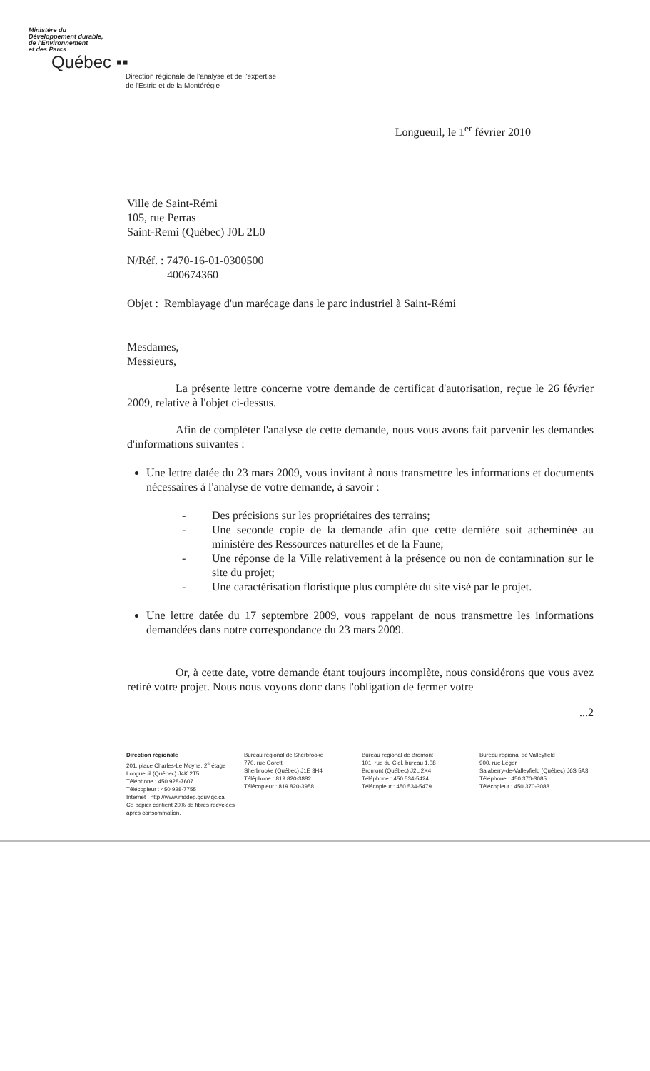Ministère du
Développement durable,
de l'Environnement
et des Parcs
Québec ▪▪
Direction régionale de l'analyse et de l'expertise
de l'Estrie et de la Montérégie
Longueuil, le 1<sup>er</sup> février 2010
Ville de Saint-Rémi
105, rue Perras
Saint-Remi (Québec) J0L 2L0
N/Réf. : 7470-16-01-0300500
400674360
Objet : Remblayage d'un marécage dans le parc industriel à Saint-Rémi
Mesdames,
Messieurs,
La présente lettre concerne votre demande de certificat d'autorisation, reçue le 26 février 2009, relative à l'objet ci-dessus.
Afin de compléter l'analyse de cette demande, nous vous avons fait parvenir les demandes d'informations suivantes :
Une lettre datée du 23 mars 2009, vous invitant à nous transmettre les informations et documents nécessaires à l'analyse de votre demande, à savoir :
- Des précisions sur les propriétaires des terrains;
- Une seconde copie de la demande afin que cette dernière soit acheminée au ministère des Ressources naturelles et de la Faune;
- Une réponse de la Ville relativement à la présence ou non de contamination sur le site du projet;
- Une caractérisation floristique plus complète du site visé par le projet.
Une lettre datée du 17 septembre 2009, vous rappelant de nous transmettre les informations demandées dans notre correspondance du 23 mars 2009.
Or, à cette date, votre demande étant toujours incomplète, nous considérons que vous avez retiré votre projet. Nous nous voyons donc dans l'obligation de fermer votre
...2
Direction régionale
201, place Charles-Le Moyne, 2<sup>e</sup> étage
Longueuil (Québec) J4K 2T5
Téléphone : 450 928-7607
Télécopieur : 450 928-7755
Internet : http://www.mddep.gouv.qc.ca
Ce papier contient 20% de fibres recyclées après consommation.
Bureau régional de Sherbrooke
770, rue Goretti
Sherbrooke (Québec) J1E 3H4
Téléphone : 819 820-3882
Télécopieur : 819 820-3958
Bureau régional de Bromont
101, rue du Ciel, bureau 1.08
Bromont (Québec) J2L 2X4
Téléphone : 450 534-5424
Télécopieur : 450 534-5479
Bureau régional de Valleyfield
900, rue Léger
Salaberry-de-Valleyfield (Québec) J6S 5A3
Téléphone : 450 370-3085
Télécopieur : 450 370-3088